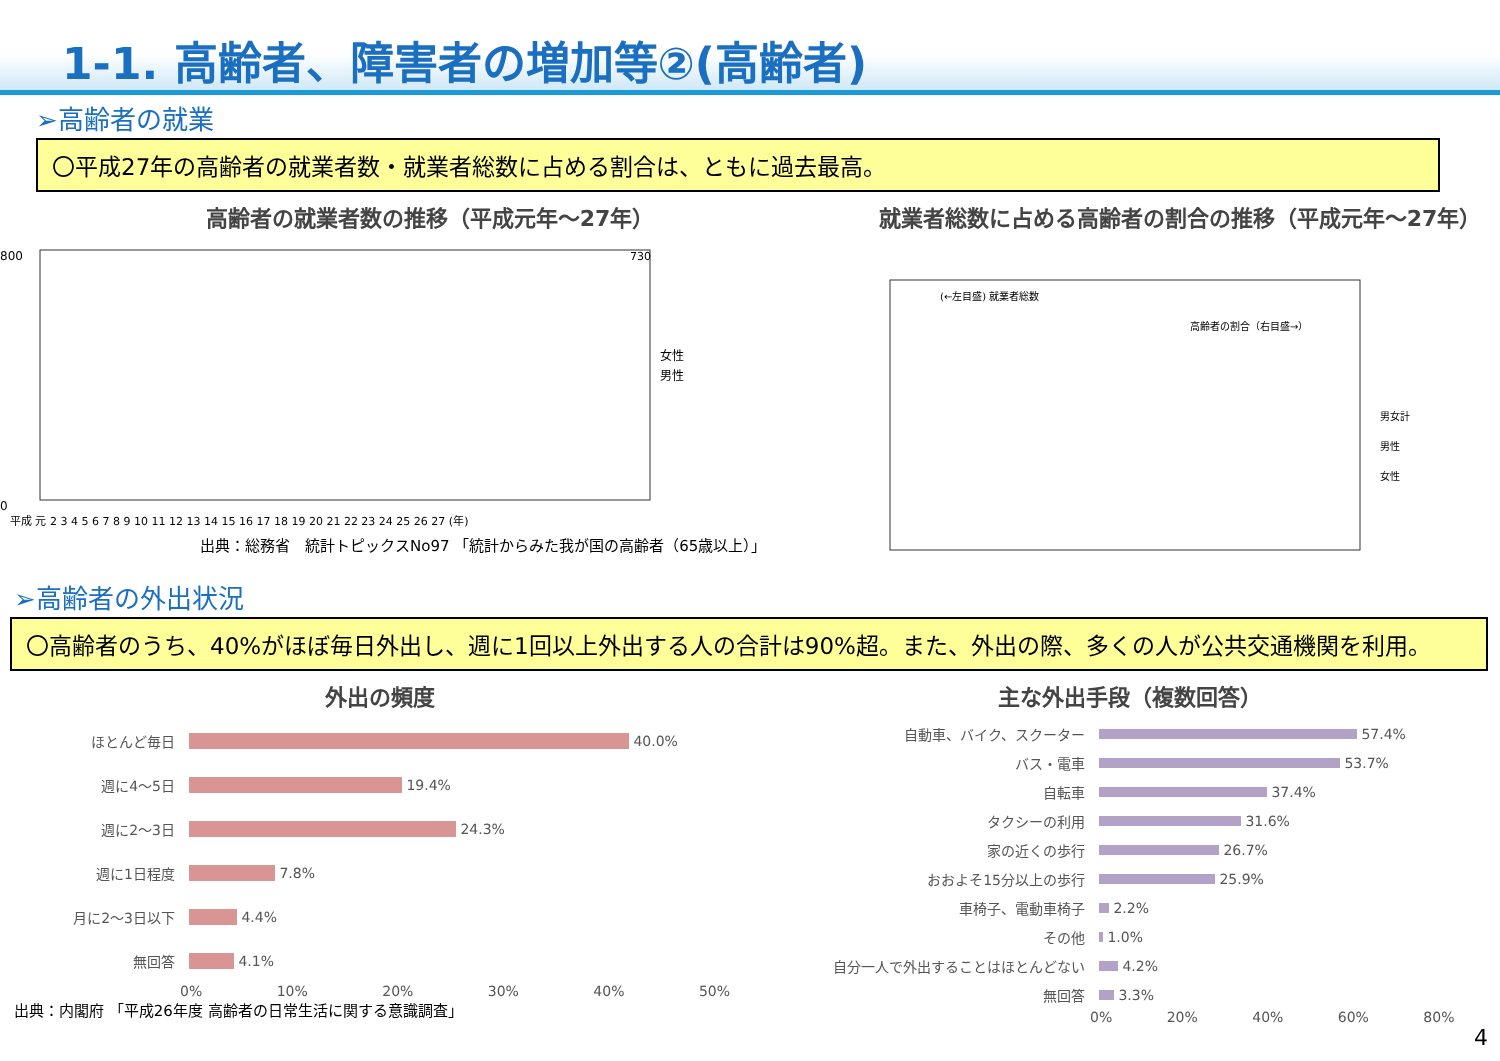1-1. 高齢者、障害者の増加等②(高齢者)
➢高齢者の就業
〇平成27年の高齢者の就業者数・就業者総数に占める割合は、ともに過去最高。
高齢者の就業者数の推移（平成元年～27年）
800
0
730
女性
男性
平成 元 2 3 4 5 6 7 8 9 10 11 12 13 14 15 16 17 18 19 20 21 22 23 24 25 26 27 (年)
出典：総務省　統計トピックスNo97 「統計からみた我が国の高齢者（65歳以上）」
就業者総数に占める高齢者の割合の推移（平成元年～27年）
(←左目盛) 就業者総数
高齢者の割合（右目盛→）
男女計
男性
女性
➢高齢者の外出状況
〇高齢者のうち、40%がほぼ毎日外出し、週に1回以上外出する人の合計は90%超。また、外出の際、多くの人が公共交通機関を利用。
外出の頻度
ほとんど毎日 40.0%
週に4～5日 19.4%
週に2～3日 24.3%
週に1日程度 7.8%
月に2～3日以下 4.4%
無回答 4.1%
0% 10% 20% 30% 40% 50%
出典：内閣府 「平成26年度 高齢者の日常生活に関する意識調査」
主な外出手段（複数回答）
自動車、バイク、スクーター 57.4%
バス・電車 53.7%
自転車 37.4%
タクシーの利用 31.6%
家の近くの歩行 26.7%
おおよそ15分以上の歩行 25.9%
車椅子、電動車椅子 2.2%
その他 1.0%
自分一人で外出することはほとんどない 4.2%
無回答 3.3%
0% 20% 40% 60% 80%
4